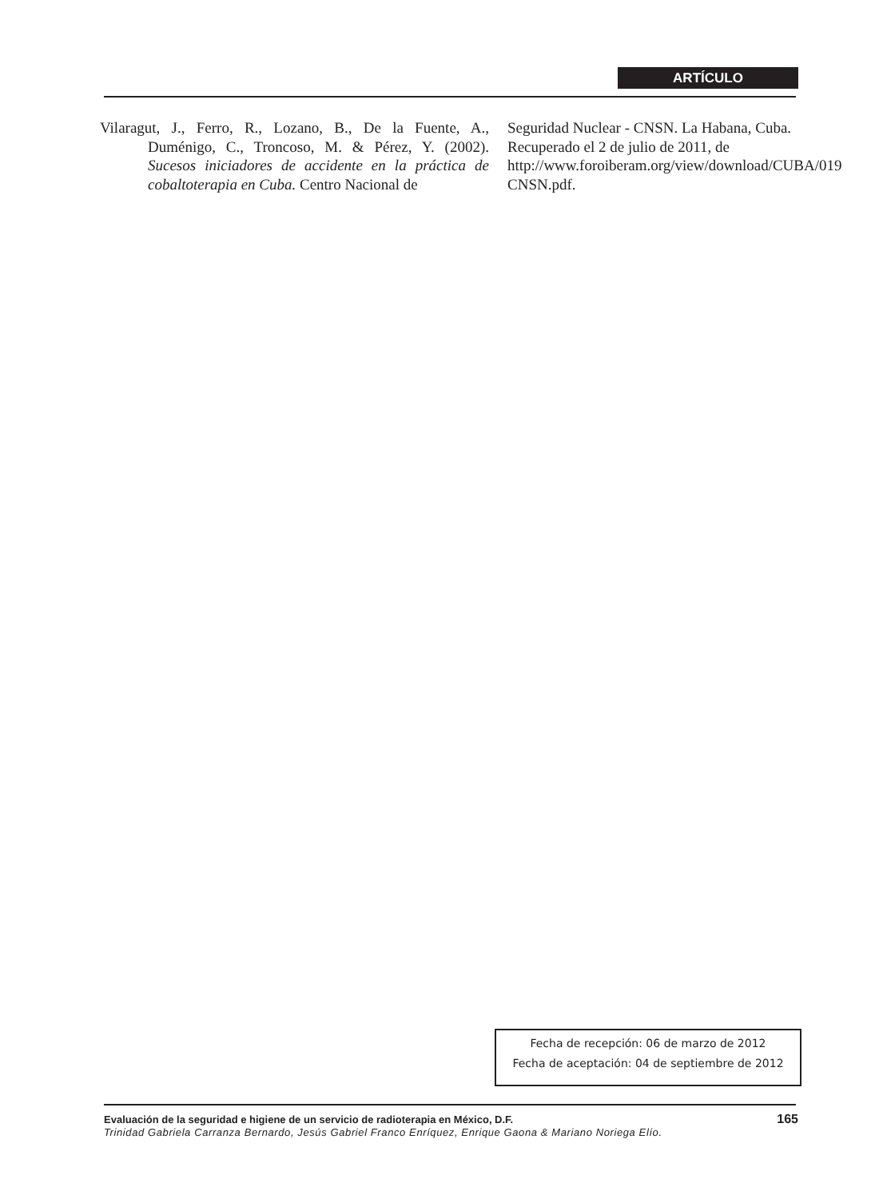ARTÍCULO
Vilaragut, J., Ferro, R., Lozano, B., De la Fuente, A., Duménigo, C., Troncoso, M. & Pérez, Y. (2002). Sucesos iniciadores de accidente en la práctica de cobaltoterapia en Cuba. Centro Nacional de
Seguridad Nuclear - CNSN. La Habana, Cuba. Recuperado el 2 de julio de 2011, de http://www.foroiberam.org/view/download/CUBA/019 CNSN.pdf.
Fecha de recepción: 06 de marzo de 2012
Fecha de aceptación: 04 de septiembre de 2012
Evaluación de la seguridad e higiene de un servicio de radioterapia en México, D.F. 165 Trinidad Gabriela Carranza Bernardo, Jesús Gabriel Franco Enríquez, Enrique Gaona & Mariano Noriega Elío.